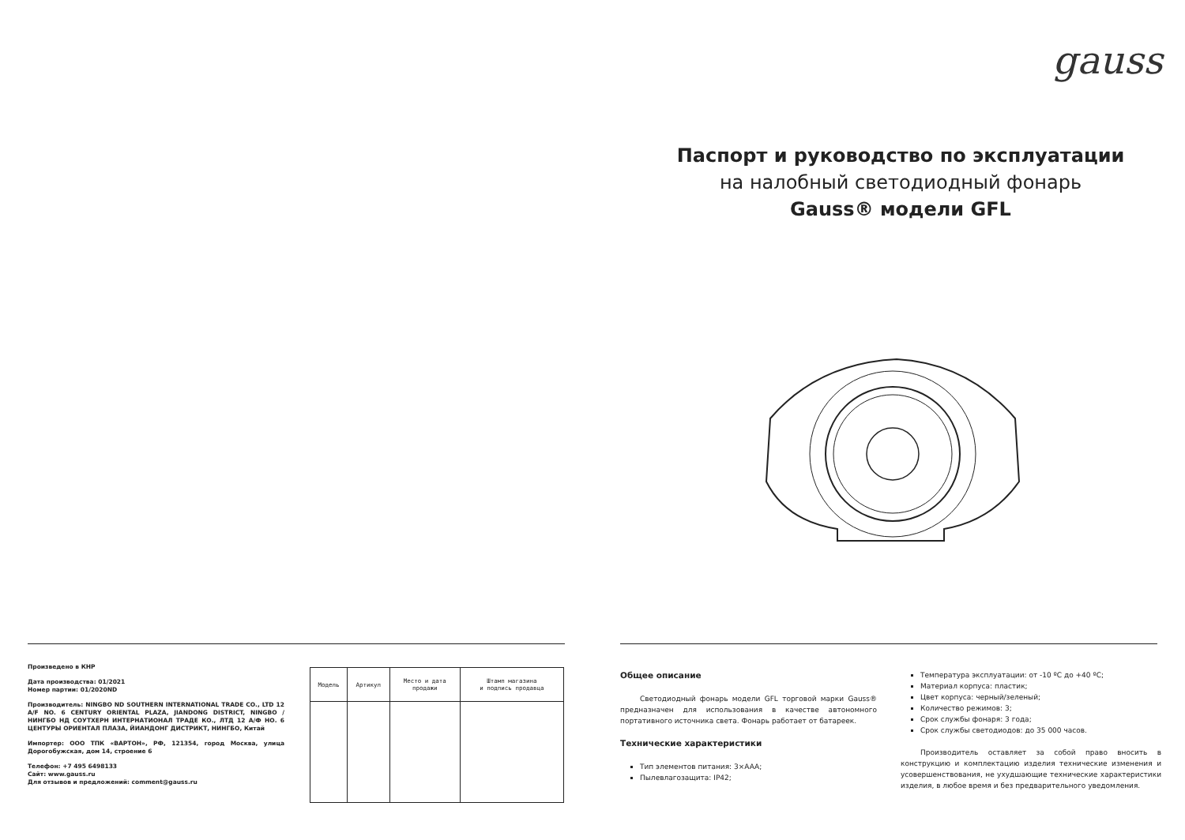Произведено в КНР
Дата производства: 01/2021
Номер партии: 01/2020ND
Производитель: NINGBO ND SOUTHERN INTERNATIONAL TRADE CO., LTD 12 A/F NO. 6 CENTURY ORIENTAL PLAZA, JIANDONG DISTRICT, NINGBO / НИНГБО НД СОУТХЕРН ИНТЕРНАТИОНАЛ ТРАДЕ КО., ЛТД 12 А/Ф НО. 6 ЦЕНТУРЫ ОРИЕНТАЛ ПЛАЗА, ЙИАНДОНГ ДИСТРИКТ, НИНГБО, Китай
Импортер: ООО ТПК «ВАРТОН», РФ, 121354, город Москва, улица Дорогобужская, дом 14, строение 6
Телефон: +7 495 6498133
Сайт: www.gauss.ru
Для отзывов и предложений: comment@gauss.ru
| Модель | Артикул | Место и дата продажи | Штамп магазина и подпись продавца |
| --- | --- | --- | --- |
gauss
Паспорт и руководство по эксплуатации
на налобный светодиодный фонарь
Gauss® модели GFL
Общее описание
Светодиодный фонарь модели GFL торговой марки Gauss® предназначен для использования в качестве автономного портативного источника света. Фонарь работает от батареек.
Технические характеристики
Тип элементов питания: 3×AAA;
Пылевлагозащита: IP42;
Температура эксплуатации: от -10 ºС до +40 ºС;
Материал корпуса: пластик;
Цвет корпуса: черный/зеленый;
Количество режимов: 3;
Срок службы фонаря: 3 года;
Срок службы светодиодов: до 35 000 часов.
Производитель оставляет за собой право вносить в конструкцию и комплектацию изделия технические изменения и усовершенствования, не ухудшающие технические характеристики изделия, в любое время и без предварительного уведомления.